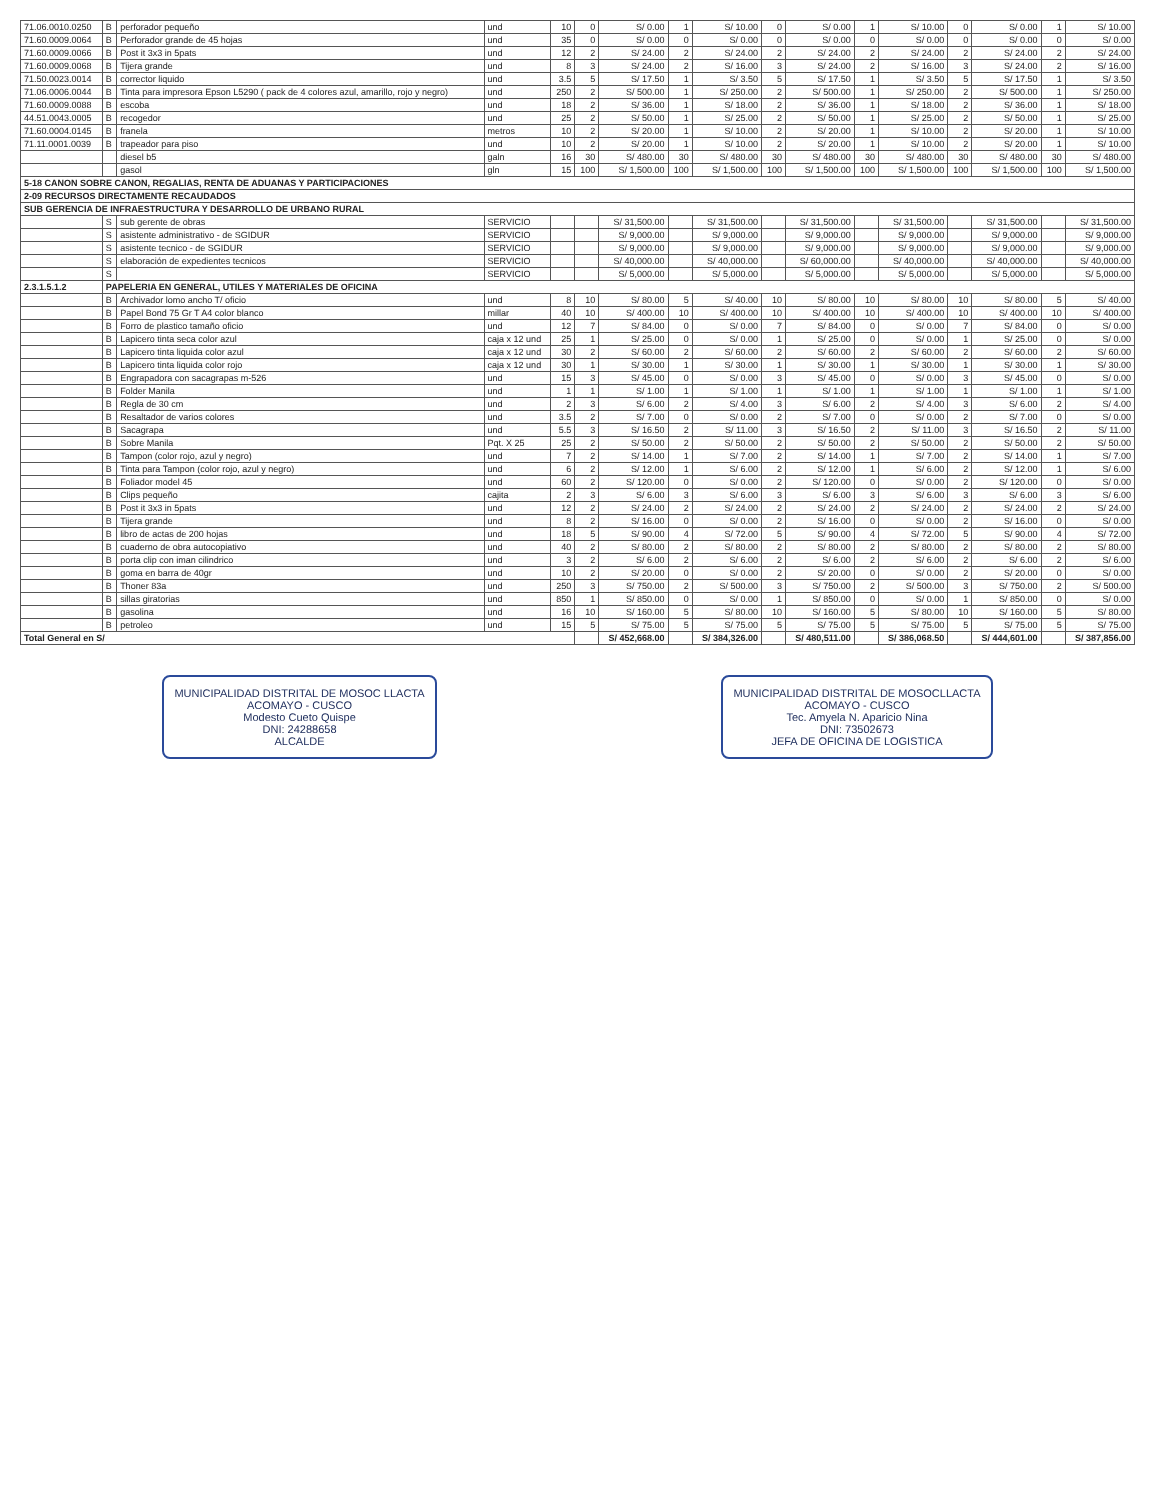| 71.06.0010.0250 | B | perforador pequeño | und | 10 | 0 | S/ 0.00 | 1 | S/ 10.00 | 0 | S/ 0.00 | 1 | S/ 10.00 | 0 | S/ 0.00 | 1 | S/ 10.00 |
| 71.60.0009.0064 | B | Perforador grande de 45 hojas | und | 35 | 0 | S/ 0.00 | 0 | S/ 0.00 | 0 | S/ 0.00 | 0 | S/ 0.00 | 0 | S/ 0.00 | 0 | S/ 0.00 |
| 71.60.0009.0066 | B | Post it 3x3 in 5pats | und | 12 | 2 | S/ 24.00 | 2 | S/ 24.00 | 2 | S/ 24.00 | 2 | S/ 24.00 | 2 | S/ 24.00 | 2 | S/ 24.00 |
| 71.60.0009.0068 | B | Tijera grande | und | 8 | 3 | S/ 24.00 | 2 | S/ 16.00 | 3 | S/ 24.00 | 2 | S/ 16.00 | 3 | S/ 24.00 | 2 | S/ 16.00 |
| 71.50.0023.0014 | B | corrector liquido | und | 3.5 | 5 | S/ 17.50 | 1 | S/ 3.50 | 5 | S/ 17.50 | 1 | S/ 3.50 | 5 | S/ 17.50 | 1 | S/ 3.50 |
| 71.06.0006.0044 | B | Tinta para impresora Epson L5290 ( pack de 4 colores azul, amarillo, rojo y negro) | und | 250 | 2 | S/ 500.00 | 1 | S/ 250.00 | 2 | S/ 500.00 | 1 | S/ 250.00 | 2 | S/ 500.00 | 1 | S/ 250.00 |
| 71.60.0009.0088 | B | escoba | und | 18 | 2 | S/ 36.00 | 1 | S/ 18.00 | 2 | S/ 36.00 | 1 | S/ 18.00 | 2 | S/ 36.00 | 1 | S/ 18.00 |
| 44.51.0043.0005 | B | recogedor | und | 25 | 2 | S/ 50.00 | 1 | S/ 25.00 | 2 | S/ 50.00 | 1 | S/ 25.00 | 2 | S/ 50.00 | 1 | S/ 25.00 |
| 71.60.0004.0145 | B | franela | metros | 10 | 2 | S/ 20.00 | 1 | S/ 10.00 | 2 | S/ 20.00 | 1 | S/ 10.00 | 2 | S/ 20.00 | 1 | S/ 10.00 |
| 71.11.0001.0039 | B | trapeador para piso | und | 10 | 2 | S/ 20.00 | 1 | S/ 10.00 | 2 | S/ 20.00 | 1 | S/ 10.00 | 2 | S/ 20.00 | 1 | S/ 10.00 |
| | | diesel b5 | galn | 16 | 30 | S/ 480.00 | 30 | S/ 480.00 | 30 | S/ 480.00 | 30 | S/ 480.00 | 30 | S/ 480.00 | 30 | S/ 480.00 |
| | | gasol | gln | 15 | 100 | S/ 1,500.00 | 100 | S/ 1,500.00 | 100 | S/ 1,500.00 | 100 | S/ 1,500.00 | 100 | S/ 1,500.00 | 100 | S/ 1,500.00 |
| 5-18 CANON SOBRE CANON, REGALIAS, RENTA DE ADUANAS Y PARTICIPACIONES | | | | | | | | | | | | | | | | |
| 2-09 RECURSOS DIRECTAMENTE RECAUDADOS | | | | | | | | | | | | | | | | |
| SUB GERENCIA DE INFRAESTRUCTURA Y DESARROLLO DE URBANO RURAL | | | | | | | | | | | | | | | | |
| | S | sub gerente de obras | SERVICIO | | | S/ 31,500.00 | | S/ 31,500.00 | | S/ 31,500.00 | | S/ 31,500.00 | | S/ 31,500.00 | | S/ 31,500.00 |
| | S | asistente administrativo - de SGIDUR | SERVICIO | | | S/ 9,000.00 | | S/ 9,000.00 | | S/ 9,000.00 | | S/ 9,000.00 | | S/ 9,000.00 | | S/ 9,000.00 |
| | S | asistente tecnico - de SGIDUR | SERVICIO | | | S/ 9,000.00 | | S/ 9,000.00 | | S/ 9,000.00 | | S/ 9,000.00 | | S/ 9,000.00 | | S/ 9,000.00 |
| | S | elaboración de expedientes tecnicos | SERVICIO | | | S/ 40,000.00 | | S/ 40,000.00 | | S/ 60,000.00 | | S/ 40,000.00 | | S/ 40,000.00 | | S/ 40,000.00 |
| | S | | SERVICIO | | | S/ 5,000.00 | | S/ 5,000.00 | | S/ 5,000.00 | | S/ 5,000.00 | | S/ 5,000.00 | | S/ 5,000.00 |
| 2.3.1.5.1.2 | PAPELERIA EN GENERAL, UTILES Y MATERIALES DE OFICINA | | | | | | | | | | | | | | | |
| | B | Archivador lomo ancho T/ oficio | und | 8 | 10 | S/ 80.00 | 5 | S/ 40.00 | 10 | S/ 80.00 | 10 | S/ 80.00 | 10 | S/ 80.00 | 5 | S/ 40.00 |
| | B | Papel Bond 75 Gr T A4 color blanco | millar | 40 | 10 | S/ 400.00 | 10 | S/ 400.00 | 10 | S/ 400.00 | 10 | S/ 400.00 | 10 | S/ 400.00 | 10 | S/ 400.00 |
| | B | Forro de plastico tamaño oficio | und | 12 | 7 | S/ 84.00 | 0 | S/ 0.00 | 7 | S/ 84.00 | 0 | S/ 0.00 | 7 | S/ 84.00 | 0 | S/ 0.00 |
| | B | Lapicero tinta seca color azul | caja x 12 und | 25 | 1 | S/ 25.00 | 0 | S/ 0.00 | 1 | S/ 25.00 | 0 | S/ 0.00 | 1 | S/ 25.00 | 0 | S/ 0.00 |
| | B | Lapicero tinta liquida color azul | caja x 12 und | 30 | 2 | S/ 60.00 | 2 | S/ 60.00 | 2 | S/ 60.00 | 2 | S/ 60.00 | 2 | S/ 60.00 | 2 | S/ 60.00 |
| | B | Lapicero tinta liquida color rojo | caja x 12 und | 30 | 1 | S/ 30.00 | 1 | S/ 30.00 | 1 | S/ 30.00 | 1 | S/ 30.00 | 1 | S/ 30.00 | 1 | S/ 30.00 |
| | B | Engrapadora con sacagrapas m-526 | und | 15 | 3 | S/ 45.00 | 0 | S/ 0.00 | 3 | S/ 45.00 | 0 | S/ 0.00 | 3 | S/ 45.00 | 0 | S/ 0.00 |
| | B | Folder Manila | und | 1 | 1 | S/ 1.00 | 1 | S/ 1.00 | 1 | S/ 1.00 | 1 | S/ 1.00 | 1 | S/ 1.00 | 1 | S/ 1.00 |
| | B | Regla de 30 cm | und | 2 | 3 | S/ 6.00 | 2 | S/ 4.00 | 3 | S/ 6.00 | 2 | S/ 4.00 | 3 | S/ 6.00 | 2 | S/ 4.00 |
| | B | Resaltador de varios colores | und | 3.5 | 2 | S/ 7.00 | 0 | S/ 0.00 | 2 | S/ 7.00 | 0 | S/ 0.00 | 2 | S/ 7.00 | 0 | S/ 0.00 |
| | B | Sacagrapa | und | 5.5 | 3 | S/ 16.50 | 2 | S/ 11.00 | 3 | S/ 16.50 | 2 | S/ 11.00 | 3 | S/ 16.50 | 2 | S/ 11.00 |
| | B | Sobre Manila | Pqt. X 25 | 25 | 2 | S/ 50.00 | 2 | S/ 50.00 | 2 | S/ 50.00 | 2 | S/ 50.00 | 2 | S/ 50.00 | 2 | S/ 50.00 |
| | B | Tampon (color rojo, azul y negro) | und | 7 | 2 | S/ 14.00 | 1 | S/ 7.00 | 2 | S/ 14.00 | 1 | S/ 7.00 | 2 | S/ 14.00 | 1 | S/ 7.00 |
| | B | Tinta para Tampon (color rojo, azul y negro) | und | 6 | 2 | S/ 12.00 | 1 | S/ 6.00 | 2 | S/ 12.00 | 1 | S/ 6.00 | 2 | S/ 12.00 | 1 | S/ 6.00 |
| | B | Foliador model 45 | und | 60 | 2 | S/ 120.00 | 0 | S/ 0.00 | 2 | S/ 120.00 | 0 | S/ 0.00 | 2 | S/ 120.00 | 0 | S/ 0.00 |
| | B | Clips pequeño | cajita | 2 | 3 | S/ 6.00 | 3 | S/ 6.00 | 3 | S/ 6.00 | 3 | S/ 6.00 | 3 | S/ 6.00 | 3 | S/ 6.00 |
| | B | Post it 3x3 in 5pats | und | 12 | 2 | S/ 24.00 | 2 | S/ 24.00 | 2 | S/ 24.00 | 2 | S/ 24.00 | 2 | S/ 24.00 | 2 | S/ 24.00 |
| | B | Tijera grande | und | 8 | 2 | S/ 16.00 | 0 | S/ 0.00 | 2 | S/ 16.00 | 0 | S/ 0.00 | 2 | S/ 16.00 | 0 | S/ 0.00 |
| | B | libro de actas de 200 hojas | und | 18 | 5 | S/ 90.00 | 4 | S/ 72.00 | 5 | S/ 90.00 | 4 | S/ 72.00 | 5 | S/ 90.00 | 4 | S/ 72.00 |
| | B | cuaderno de obra autocopiativo | und | 40 | 2 | S/ 80.00 | 2 | S/ 80.00 | 2 | S/ 80.00 | 2 | S/ 80.00 | 2 | S/ 80.00 | 2 | S/ 80.00 |
| | B | porta clip con iman cilindrico | und | 3 | 2 | S/ 6.00 | 2 | S/ 6.00 | 2 | S/ 6.00 | 2 | S/ 6.00 | 2 | S/ 6.00 | 2 | S/ 6.00 |
| | B | goma en barra de 40gr | und | 10 | 2 | S/ 20.00 | 0 | S/ 0.00 | 2 | S/ 20.00 | 0 | S/ 0.00 | 2 | S/ 20.00 | 0 | S/ 0.00 |
| | B | Thoner 83a | und | 250 | 3 | S/ 750.00 | 2 | S/ 500.00 | 3 | S/ 750.00 | 2 | S/ 500.00 | 3 | S/ 750.00 | 2 | S/ 500.00 |
| | B | sillas giratorias | und | 850 | 1 | S/ 850.00 | 0 | S/ 0.00 | 1 | S/ 850.00 | 0 | S/ 0.00 | 1 | S/ 850.00 | 0 | S/ 0.00 |
| | B | gasolina | und | 16 | 10 | S/ 160.00 | 5 | S/ 80.00 | 10 | S/ 160.00 | 5 | S/ 80.00 | 10 | S/ 160.00 | 5 | S/ 80.00 |
| | B | petroleo | und | 15 | 5 | S/ 75.00 | 5 | S/ 75.00 | 5 | S/ 75.00 | 5 | S/ 75.00 | 5 | S/ 75.00 | 5 | S/ 75.00 |
| Total General en S/ | | | | | | S/ 452,668.00 | | S/ 384,326.00 | | S/ 480,511.00 | | S/ 386,068.50 | | S/ 444,601.00 | | S/ 387,856.00 |
MUNICIPALIDAD DISTRITAL DE MOSOC LLACTA
ACOMAYO - CUSCO
Modesto Cueto Quispe
DNI: 24288658
ALCALDE
MUNICIPALIDAD DISTRITAL DE MOSOCLLACTA
ACOMAYO - CUSCO
Tec. Amyela N. Aparicio Nina
DNI: 73502673
JEFA DE OFICINA DE LOGISTICA